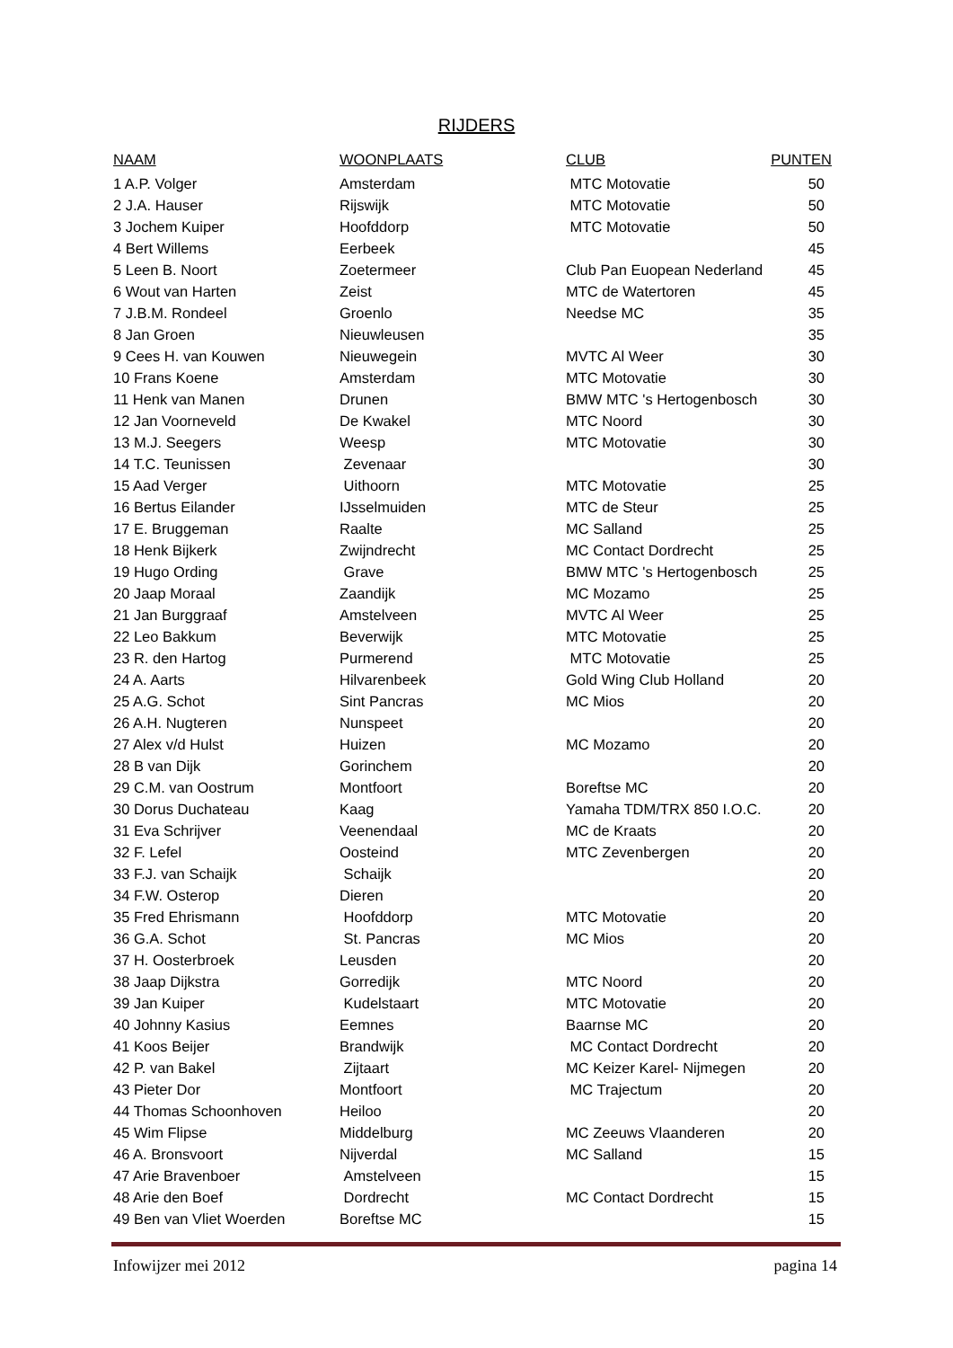RIJDERS
| NAAM | WOONPLAATS | CLUB | PUNTEN |
| --- | --- | --- | --- |
| 1 A.P. Volger | Amsterdam | MTC Motovatie | 50 |
| 2 J.A. Hauser | Rijswijk | MTC Motovatie | 50 |
| 3 Jochem Kuiper | Hoofddorp | MTC Motovatie | 50 |
| 4 Bert Willems | Eerbeek | | 45 |
| 5 Leen B. Noort | Zoetermeer | Club Pan Euopean Nederland | 45 |
| 6 Wout van Harten | Zeist | MTC de Watertoren | 45 |
| 7 J.B.M. Rondeel | Groenlo | Needse MC | 35 |
| 8 Jan Groen | Nieuwleusen | | 35 |
| 9 Cees H. van Kouwen | Nieuwegein | MVTC Al Weer | 30 |
| 10 Frans Koene | Amsterdam | MTC Motovatie | 30 |
| 11 Henk van Manen | Drunen | BMW MTC 's Hertogenbosch | 30 |
| 12 Jan Voorneveld | De Kwakel | MTC Noord | 30 |
| 13 M.J. Seegers | Weesp | MTC Motovatie | 30 |
| 14 T.C. Teunissen | Zevenaar | | 30 |
| 15 Aad Verger | Uithoorn | MTC Motovatie | 25 |
| 16 Bertus Eilander | IJsselmuiden | MTC de Steur | 25 |
| 17 E. Bruggeman | Raalte | MC Salland | 25 |
| 18 Henk Bijkerk | Zwijndrecht | MC Contact Dordrecht | 25 |
| 19 Hugo Ording | Grave | BMW MTC 's Hertogenbosch | 25 |
| 20 Jaap Moraal | Zaandijk | MC Mozamo | 25 |
| 21 Jan Burggraaf | Amstelveen | MVTC Al Weer | 25 |
| 22 Leo Bakkum | Beverwijk | MTC Motovatie | 25 |
| 23 R. den Hartog | Purmerend | MTC Motovatie | 25 |
| 24 A. Aarts | Hilvarenbeek | Gold Wing Club Holland | 20 |
| 25 A.G. Schot | Sint Pancras | MC Mios | 20 |
| 26 A.H. Nugteren | Nunspeet | | 20 |
| 27 Alex v/d Hulst | Huizen | MC Mozamo | 20 |
| 28 B van Dijk | Gorinchem | | 20 |
| 29 C.M. van Oostrum | Montfoort | Boreftse MC | 20 |
| 30 Dorus Duchateau | Kaag | Yamaha TDM/TRX 850 I.O.C. | 20 |
| 31 Eva Schrijver | Veenendaal | MC de Kraats | 20 |
| 32 F. Lefel | Oosteind | MTC Zevenbergen | 20 |
| 33 F.J. van Schaijk | Schaijk | | 20 |
| 34 F.W. Osterop | Dieren | | 20 |
| 35 Fred Ehrismann | Hoofddorp | MTC Motovatie | 20 |
| 36 G.A. Schot | St. Pancras | MC Mios | 20 |
| 37 H. Oosterbroek | Leusden | | 20 |
| 38 Jaap Dijkstra | Gorredijk | MTC Noord | 20 |
| 39 Jan Kuiper | Kudelstaart | MTC Motovatie | 20 |
| 40 Johnny Kasius | Eemnes | Baarnse MC | 20 |
| 41 Koos Beijer | Brandwijk | MC Contact Dordrecht | 20 |
| 42 P. van Bakel | Zijtaart | MC Keizer Karel- Nijmegen | 20 |
| 43 Pieter Dor | Montfoort | MC Trajectum | 20 |
| 44 Thomas Schoonhoven | Heiloo | | 20 |
| 45 Wim Flipse | Middelburg | MC Zeeuws Vlaanderen | 20 |
| 46 A. Bronsvoort | Nijverdal | MC Salland | 15 |
| 47 Arie Bravenboer | Amstelveen | | 15 |
| 48 Arie den Boef | Dordrecht | MC Contact Dordrecht | 15 |
| 49 Ben van Vliet Woerden | Boreftse MC | | 15 |
Infowijzer mei 2012 pagina 14